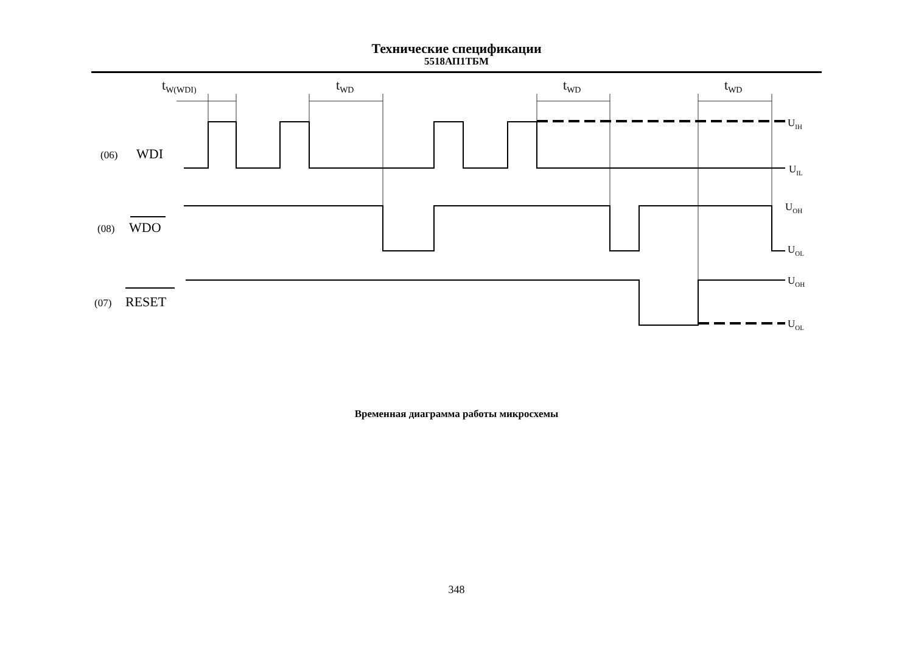Технические спецификации
5518АП1ТБМ
tW(WDI)
tWD
tWD
tWD
(06)
WDI
(08)
WDO
(07)
RESET
UIH
UIL
UOH
UOL
UOH
UOL
Временная диаграмма работы микросхемы
348